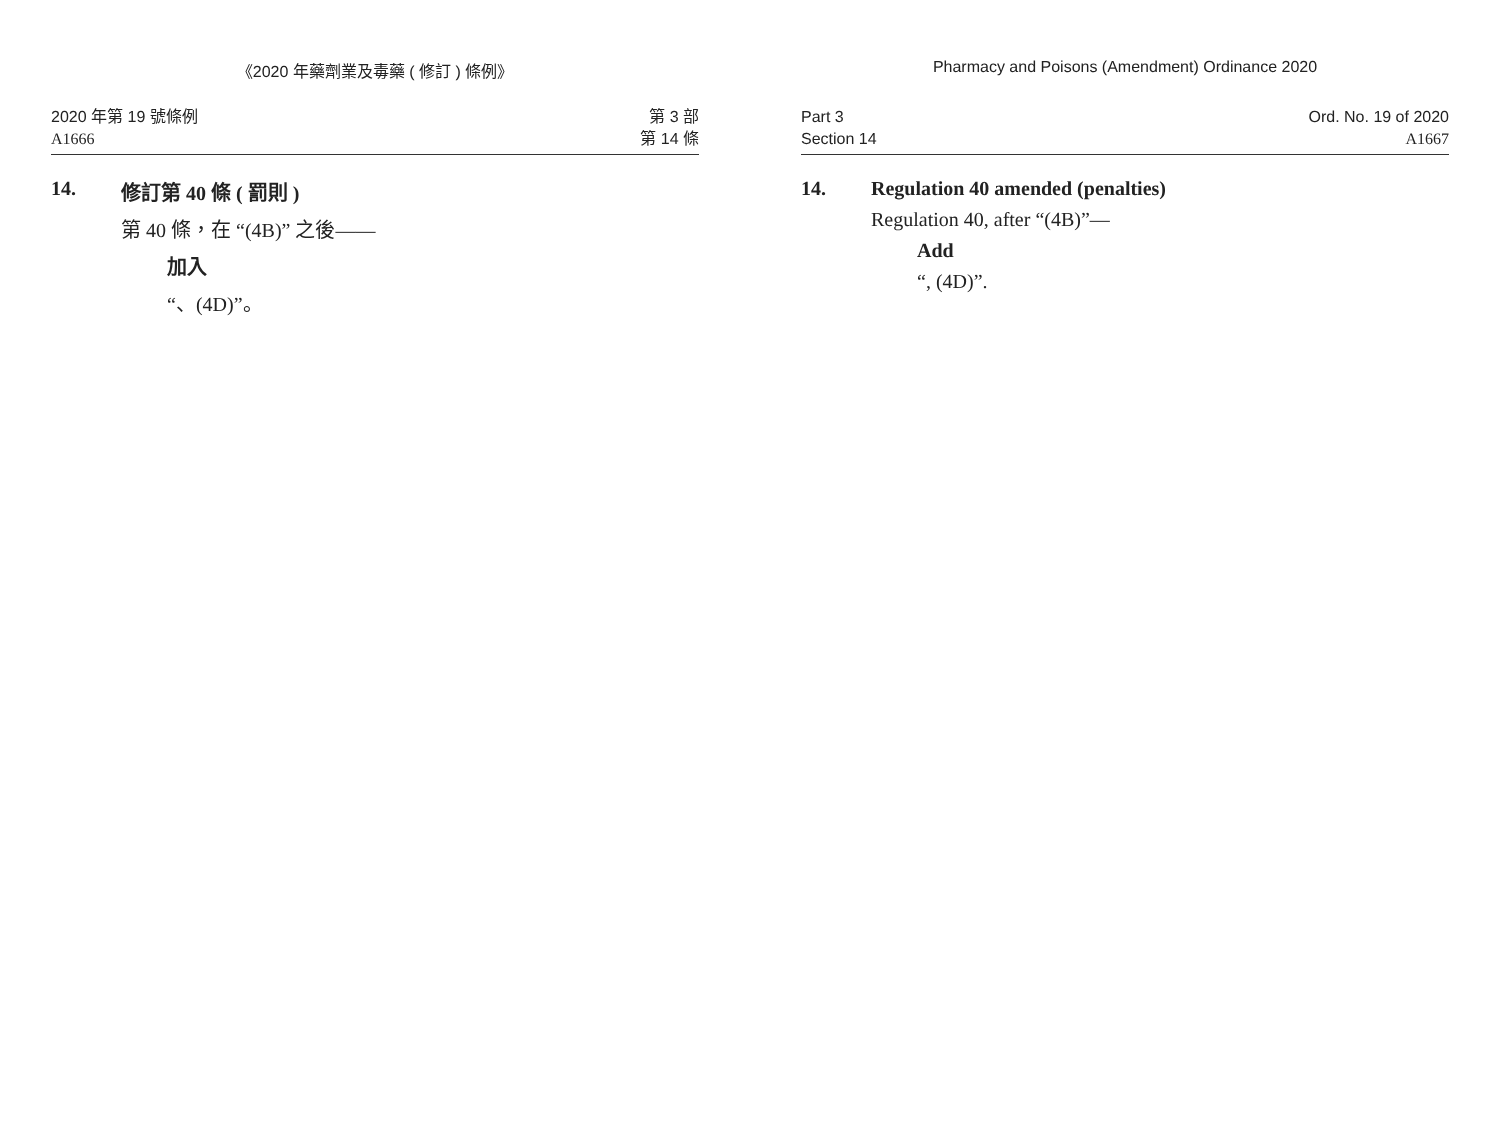《2020 年藥劑業及毒藥 ( 修訂 ) 條例》
2020 年第 19 號條例
A1666
第 3 部
第 14 條
14. 修訂第 40 條 ( 罰則 )
第 40 條，在 “(4B)” 之後——
加入
“、(4D)”。
Pharmacy and Poisons (Amendment) Ordinance 2020
Part 3
Section 14
Ord. No. 19 of 2020
A1667
14. Regulation 40 amended (penalties)
Regulation 40, after “(4B)”—
Add
“, (4D)”.